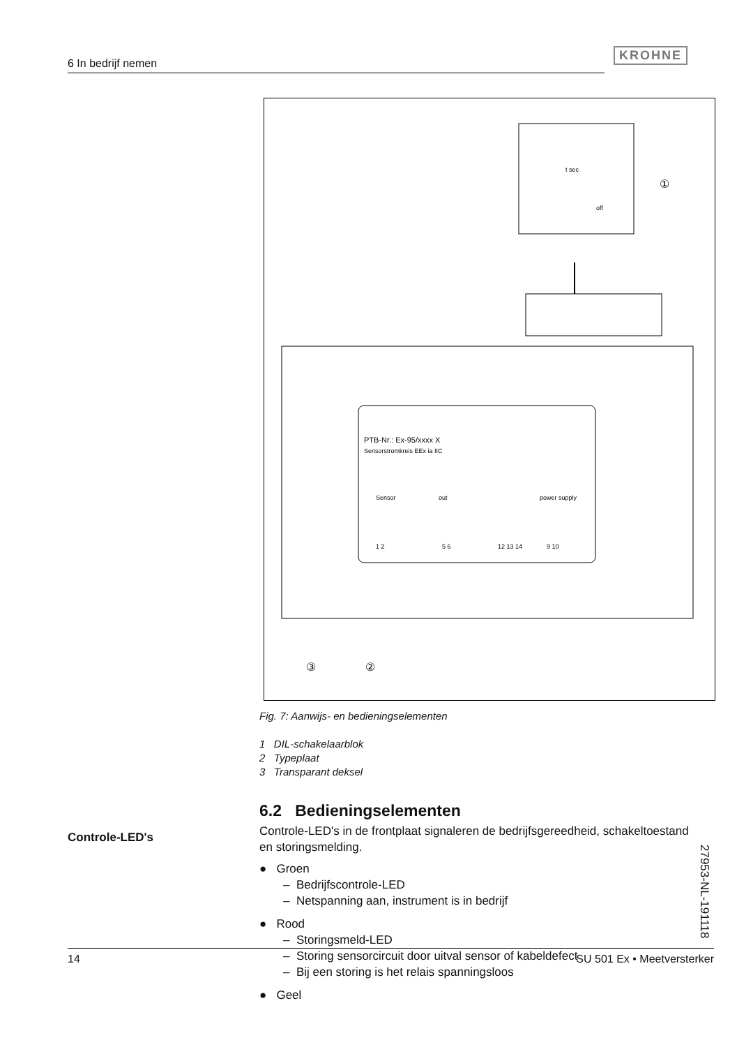6 In bedrijf nemen
KROHNE
t sec
off
①
PTB-Nr.: Ex-95/xxxx X
Sensorstromkreis EEx ia IIC
Sensor
out
power supply
1 2
5 6
12 13 14
9 10
③
②
Fig. 7: Aanwijs- en bedieningselementen
1 DIL-schakelaarblok
2 Typeplaat
3 Transparant deksel
Controle-LED's
6.2 Bedieningselementen
Controle-LED's in de frontplaat signaleren de bedrijfsgereedheid, schakeltoestand en storingsmelding.
● Groen
– Bedrijfscontrole-LED
– Netspanning aan, instrument is in bedrijf
● Rood
– Storingsmeld-LED
– Storing sensorcircuit door uitval sensor of kabeldefect
– Bij een storing is het relais spanningsloos
● Geel
27953-NL-191118
14 SU 501 Ex • Meetversterker